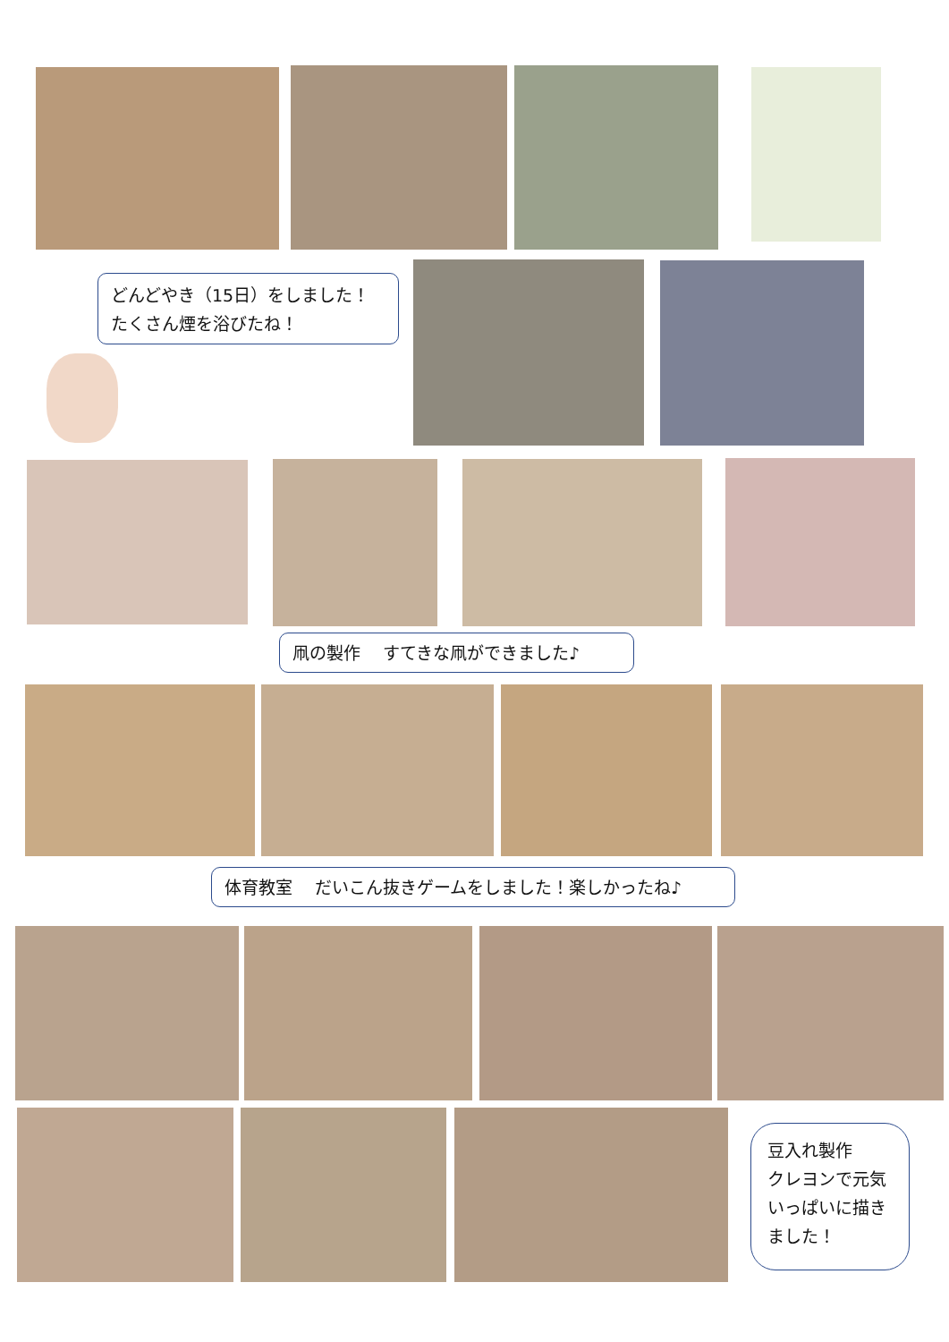どんどやき（15日）をしました！
たくさん煙を浴びたね！
凧の製作　 すてきな凧ができました♪
体育教室　 だいこん抜きゲームをしました！楽しかったね♪
豆入れ製作
クレヨンで元気いっぱいに描きました！